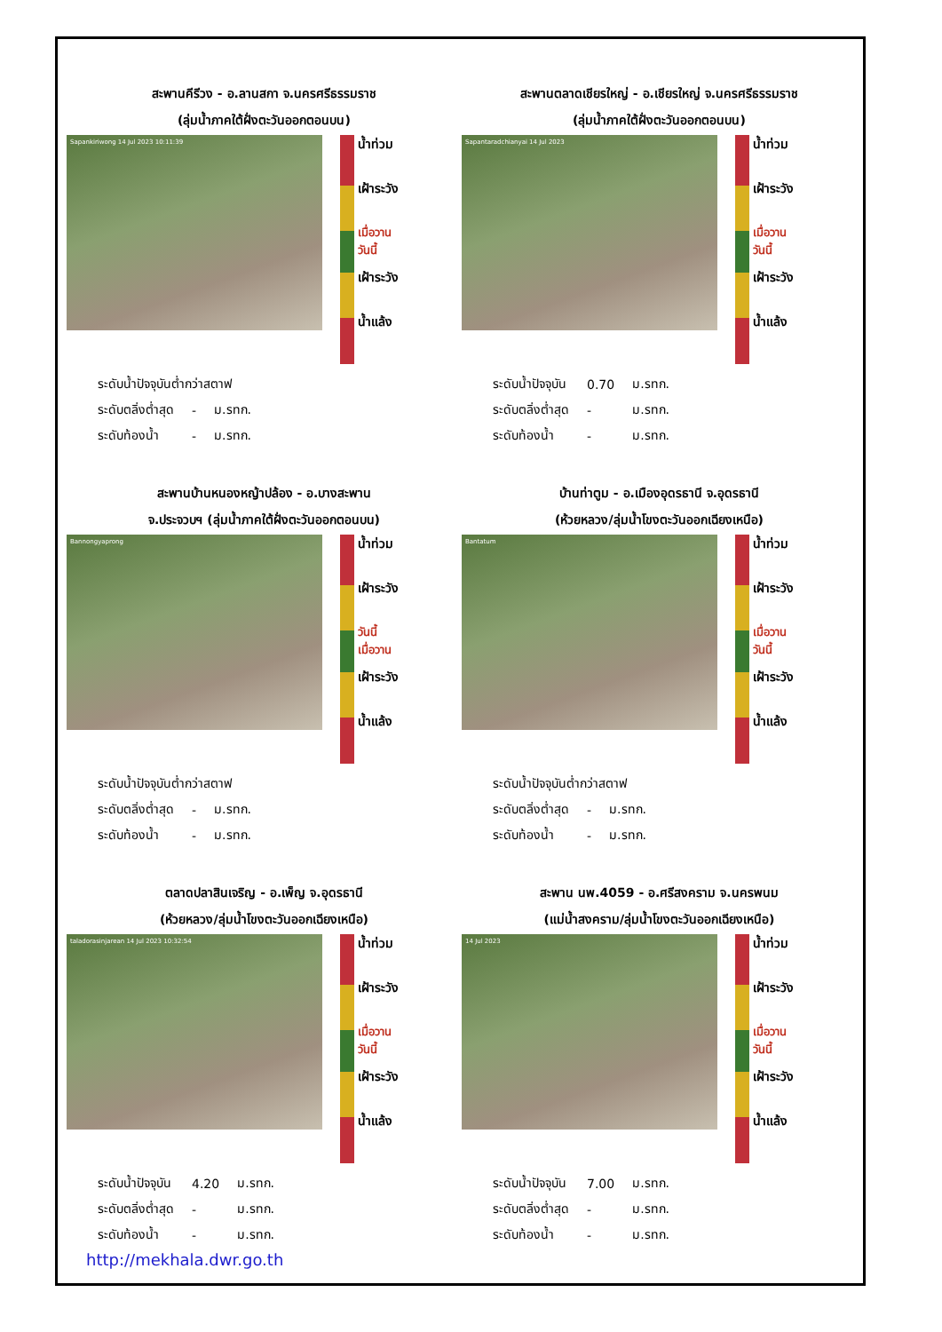สะพานคีรีวง - อ.ลานสกา จ.นครศรีธรรมราช
(ลุ่มน้ำภาคใต้ฝั่งตะวันออกตอนบน)
Sapankiriwong 14 Jul 2023 10:11:39
น้ำท่วม
เฝ้าระวัง
เมื่อวาน
วันนี้
เฝ้าระวัง
น้ำแล้ง
| ระดับน้ำปัจจุบันต่ำกว่าสตาฟ | | |
| ระดับตลิ่งต่ำสุด | - | ม.รทก. |
| ระดับท้องน้ำ | - | ม.รทก. |
สะพานตลาดเชียรใหญ่ - อ.เชียรใหญ่ จ.นครศรีธรรมราช
(ลุ่มน้ำภาคใต้ฝั่งตะวันออกตอนบน)
Sapantaradchianyai 14 Jul 2023
น้ำท่วม
เฝ้าระวัง
เมื่อวาน
วันนี้
เฝ้าระวัง
น้ำแล้ง
| ระดับน้ำปัจจุบัน | 0.70 | ม.รทก. |
| ระดับตลิ่งต่ำสุด | - | ม.รทก. |
| ระดับท้องน้ำ | - | ม.รทก. |
สะพานบ้านหนองหญ้าปล้อง - อ.บางสะพาน
จ.ประจวบฯ (ลุ่มน้ำภาคใต้ฝั่งตะวันออกตอนบน)
Bannongyaprong
น้ำท่วม
เฝ้าระวัง
วันนี้
เมื่อวาน
เฝ้าระวัง
น้ำแล้ง
| ระดับน้ำปัจจุบันต่ำกว่าสตาฟ | | |
| ระดับตลิ่งต่ำสุด | - | ม.รทก. |
| ระดับท้องน้ำ | - | ม.รทก. |
บ้านท่าตูม - อ.เมืองอุดรธานี จ.อุดรธานี
(ห้วยหลวง/ลุ่มน้ำโขงตะวันออกเฉียงเหนือ)
Bantatum
น้ำท่วม
เฝ้าระวัง
เมื่อวาน
วันนี้
เฝ้าระวัง
น้ำแล้ง
| ระดับน้ำปัจจุบันต่ำกว่าสตาฟ | | |
| ระดับตลิ่งต่ำสุด | - | ม.รทก. |
| ระดับท้องน้ำ | - | ม.รทก. |
ตลาดปลาสินเจริญ - อ.เพ็ญ จ.อุดรธานี
(ห้วยหลวง/ลุ่มน้ำโขงตะวันออกเฉียงเหนือ)
taladorasinjarean 14 Jul 2023 10:32:54
น้ำท่วม
เฝ้าระวัง
เมื่อวาน
วันนี้
เฝ้าระวัง
น้ำแล้ง
| ระดับน้ำปัจจุบัน | 4.20 | ม.รทก. |
| ระดับตลิ่งต่ำสุด | - | ม.รทก. |
| ระดับท้องน้ำ | - | ม.รทก. |
สะพาน นพ.4059 - อ.ศรีสงคราม จ.นครพนม
(แม่น้ำสงคราม/ลุ่มน้ำโขงตะวันออกเฉียงเหนือ)
14 Jul 2023
น้ำท่วม
เฝ้าระวัง
เมื่อวาน
วันนี้
เฝ้าระวัง
น้ำแล้ง
| ระดับน้ำปัจจุบัน | 7.00 | ม.รทก. |
| ระดับตลิ่งต่ำสุด | - | ม.รทก. |
| ระดับท้องน้ำ | - | ม.รทก. |
http://mekhala.dwr.go.th